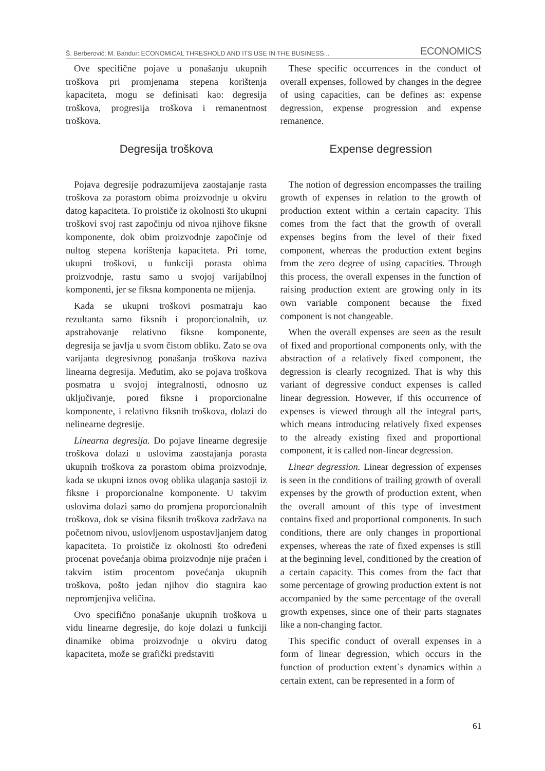Š. Berberović; M. Bandur: ECONOMICAL THRESHOLD AND ITS USE IN THE BUSINESS... ECONOMICS
Ove specifične pojave u ponašanju ukupnih troškova pri promjenama stepena korištenja kapaciteta, mogu se definisati kao: degresija troškova, progresija troškova i remanentnost troškova.
Degresija troškova
Pojava degresije podrazumijeva zaostajanje rasta troškova za porastom obima proizvodnje u okviru datog kapaciteta. To proističe iz okolnosti što ukupni troškovi svoj rast započinju od nivoa njihove fiksne komponente, dok obim proizvodnje započinje od nultog stepena korištenja kapaciteta. Pri tome, ukupni troškovi, u funkciji porasta obima proizvodnje, rastu samo u svojoj varijabilnoj komponenti, jer se fiksna komponenta ne mijenja.
Kada se ukupni troškovi posmatraju kao rezultanta samo fiksnih i proporcionalnih, uz apstrahovanje relativno fiksne komponente, degresija se javlja u svom čistom obliku. Zato se ova varijanta degresivnog ponašanja troškova naziva linearna degresija. Međutim, ako se pojava troškova posmatra u svojoj integralnosti, odnosno uz uključivanje, pored fiksne i proporcionalne komponente, i relativno fiksnih troškova, dolazi do nelinearne degresije.
Linearna degresija. Do pojave linearne degresije troškova dolazi u uslovima zaostajanja porasta ukupnih troškova za porastom obima proizvodnje, kada se ukupni iznos ovog oblika ulaganja sastoji iz fiksne i proporcionalne komponente. U takvim uslovima dolazi samo do promjena proporcionalnih troškova, dok se visina fiksnih troškova zadržava na početnom nivou, uslovljenom uspostavljanjem datog kapaciteta. To proističe iz okolnosti što određeni procenat povećanja obima proizvodnje nije praćen i takvim istim procentom povećanja ukupnih troškova, pošto jedan njihov dio stagnira kao nepromjenjiva veličina.
Ovo specifično ponašanje ukupnih troškova u vidu linearne degresije, do koje dolazi u funkciji dinamike obima proizvodnje u okviru datog kapaciteta, može se grafički predstaviti
These specific occurrences in the conduct of overall expenses, followed by changes in the degree of using capacities, can be defines as: expense degression, expense progression and expense remanence.
Expense degression
The notion of degression encompasses the trailing growth of expenses in relation to the growth of production extent within a certain capacity. This comes from the fact that the growth of overall expenses begins from the level of their fixed component, whereas the production extent begins from the zero degree of using capacities. Through this process, the overall expenses in the function of raising production extent are growing only in its own variable component because the fixed component is not changeable.
When the overall expenses are seen as the result of fixed and proportional components only, with the abstraction of a relatively fixed component, the degression is clearly recognized. That is why this variant of degressive conduct expenses is called linear degression. However, if this occurrence of expenses is viewed through all the integral parts, which means introducing relatively fixed expenses to the already existing fixed and proportional component, it is called non-linear degression.
Linear degression. Linear degression of expenses is seen in the conditions of trailing growth of overall expenses by the growth of production extent, when the overall amount of this type of investment contains fixed and proportional components. In such conditions, there are only changes in proportional expenses, whereas the rate of fixed expenses is still at the beginning level, conditioned by the creation of a certain capacity. This comes from the fact that some percentage of growing production extent is not accompanied by the same percentage of the overall growth expenses, since one of their parts stagnates like a non-changing factor.
This specific conduct of overall expenses in a form of linear degression, which occurs in the function of production extent`s dynamics within a certain extent, can be represented in a form of
61